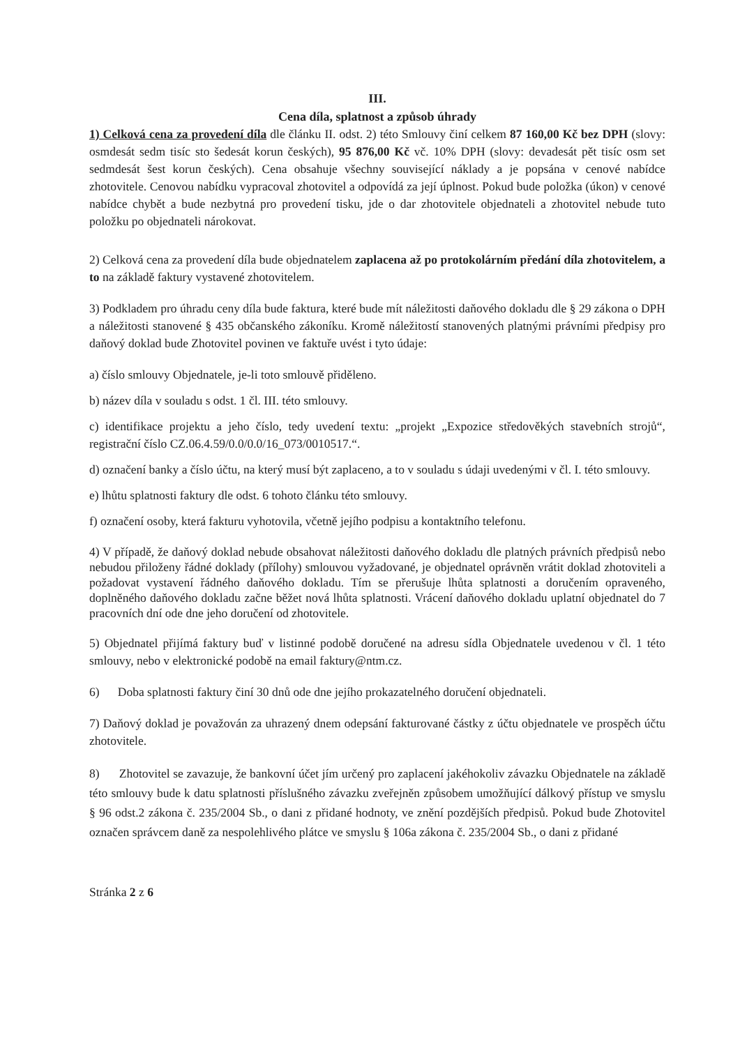III.
Cena díla, splatnost a způsob úhrady
1) Celková cena za provedení díla dle článku II. odst. 2) této Smlouvy činí celkem 87 160,00 Kč bez DPH (slovy: osmdesát sedm tisíc sto šedesát korun českých), 95 876,00 Kč vč. 10% DPH (slovy: devadesát pět tisíc osm set sedmdesát šest korun českých). Cena obsahuje všechny související náklady a je popsána v cenové nabídce zhotovitele. Cenovou nabídku vypracoval zhotovitel a odpovídá za její úplnost. Pokud bude položka (úkon) v cenové nabídce chybět a bude nezbytná pro provedení tisku, jde o dar zhotovitele objednateli a zhotovitel nebude tuto položku po objednateli nárokovat.
2) Celková cena za provedení díla bude objednatelem zaplacena až po protokolárním předání díla zhotovitelem, a to na základě faktury vystavené zhotovitelem.
3) Podkladem pro úhradu ceny díla bude faktura, které bude mít náležitosti daňového dokladu dle § 29 zákona o DPH a náležitosti stanovené § 435 občanského zákoníku. Kromě náležitostí stanovených platnými právními předpisy pro daňový doklad bude Zhotovitel povinen ve faktuře uvést i tyto údaje:
a) číslo smlouvy Objednatele, je-li toto smlouvě přiděleno.
b) název díla v souladu s odst. 1 čl. III. této smlouvy.
c) identifikace projektu a jeho číslo, tedy uvedení textu: „projekt „Expozice středověkých stavebních strojů“, registrační číslo CZ.06.4.59/0.0/0.0/16_073/0010517.“.
d) označení banky a číslo účtu, na který musí být zaplaceno, a to v souladu s údaji uvedenými v čl. I. této smlouvy.
e) lhůtu splatnosti faktury dle odst. 6 tohoto článku této smlouvy.
f) označení osoby, která fakturu vyhotovila, včetně jejího podpisu a kontaktního telefonu.
4) V případě, že daňový doklad nebude obsahovat náležitosti daňového dokladu dle platných právních předpisů nebo nebudou přiloženy řádné doklady (přílohy) smlouvou vyžadované, je objednatel oprávněn vrátit doklad zhotoviteli a požadovat vystavení řádného daňového dokladu. Tím se přerušuje lhůta splatnosti a doručením opraveného, doplněného daňového dokladu začne běžet nová lhůta splatnosti. Vrácení daňového dokladu uplatní objednatel do 7 pracovních dní ode dne jeho doručení od zhotovitele.
5) Objednatel přijímá faktury buď v listinné podobě doručené na adresu sídla Objednatele uvedenou v čl. 1 této smlouvy, nebo v elektronické podobě na email faktury@ntm.cz.
6) Doba splatnosti faktury činí 30 dnů ode dne jejího prokazatelného doručení objednateli.
7) Daňový doklad je považován za uhrazený dnem odepsání fakturované částky z účtu objednatele ve prospěch účtu zhotovitele.
8) Zhotovitel se zavazuje, že bankovní účet jím určený pro zaplacení jakéhokoliv závazku Objednatele na základě této smlouvy bude k datu splatnosti příslušného závazku zveřejněn způsobem umožňující dálkový přístup ve smyslu § 96 odst.2 zákona č. 235/2004 Sb., o dani z přidané hodnoty, ve znění pozdějších předpisů. Pokud bude Zhotovitel označen správcem daně za nespolehlivého plátce ve smyslu § 106a zákona č. 235/2004 Sb., o dani z přidané
Stránka 2 z 6